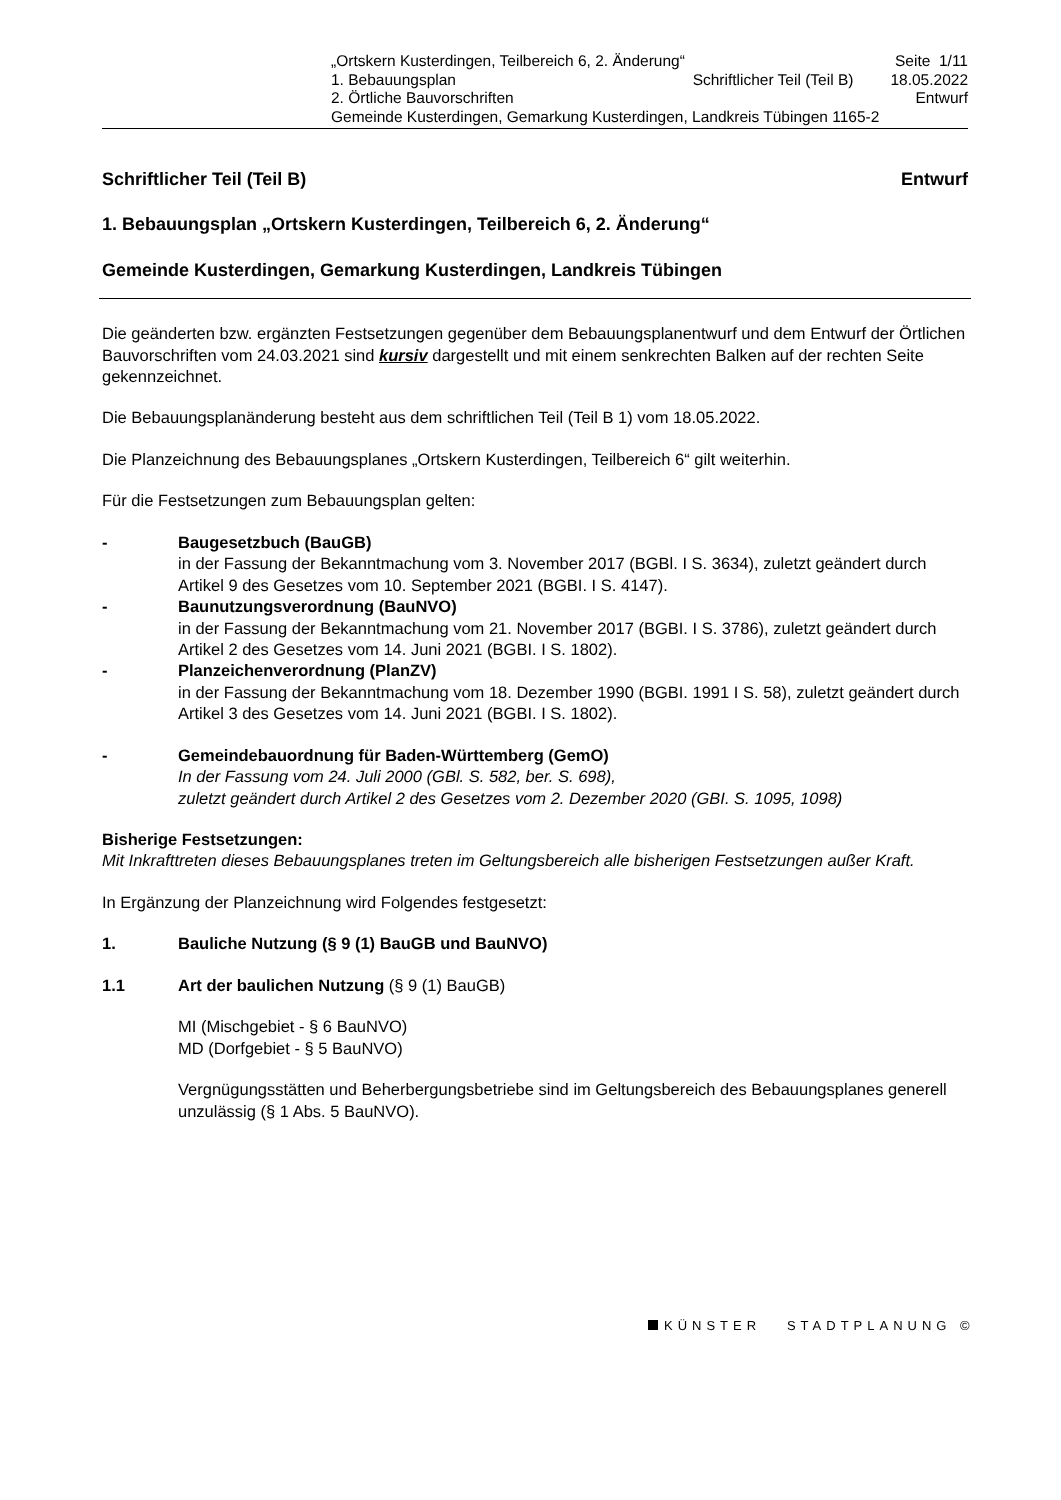| „Ortskern Kusterdingen, Teilbereich 6, 2. Änderung“ | | Seite 1/11 |
| 1. Bebauungsplan | Schriftlicher Teil (Teil B) | 18.05.2022 |
| 2. Örtliche Bauvorschriften | | Entwurf |
| Gemeinde Kusterdingen, Gemarkung Kusterdingen, Landkreis Tübingen 1165-2 | | |
Schriftlicher Teil (Teil B) Entwurf
1. Bebauungsplan „Ortskern Kusterdingen, Teilbereich 6, 2. Änderung“
Gemeinde Kusterdingen, Gemarkung Kusterdingen, Landkreis Tübingen
Die geänderten bzw. ergänzten Festsetzungen gegenüber dem Bebauungsplanentwurf und dem Entwurf der Örtlichen Bauvorschriften vom 24.03.2021 sind kursiv dargestellt und mit einem senkrechten Balken auf der rechten Seite gekennzeichnet.
Die Bebauungsplanänderung besteht aus dem schriftlichen Teil (Teil B 1) vom 18.05.2022.
Die Planzeichnung des Bebauungsplanes „Ortskern Kusterdingen, Teilbereich 6“ gilt weiterhin.
Für die Festsetzungen zum Bebauungsplan gelten:
- Baugesetzbuch (BauGB)
in der Fassung der Bekanntmachung vom 3. November 2017 (BGBl. I S. 3634), zuletzt geändert durch Artikel 9 des Gesetzes vom 10. September 2021 (BGBI. I S. 4147).
- Baunutzungsverordnung (BauNVO)
in der Fassung der Bekanntmachung vom 21. November 2017 (BGBI. I S. 3786), zuletzt geändert durch Artikel 2 des Gesetzes vom 14. Juni 2021 (BGBI. I S. 1802).
- Planzeichenverordnung (PlanZV)
in der Fassung der Bekanntmachung vom 18. Dezember 1990 (BGBI. 1991 I S. 58), zuletzt geändert durch Artikel 3 des Gesetzes vom 14. Juni 2021 (BGBI. I S. 1802).
- Gemeindebauordnung für Baden-Württemberg (GemO)
In der Fassung vom 24. Juli 2000 (GBl. S. 582, ber. S. 698),
zuletzt geändert durch Artikel 2 des Gesetzes vom 2. Dezember 2020 (GBI. S. 1095, 1098)
Bisherige Festsetzungen:
Mit Inkrafttreten dieses Bebauungsplanes treten im Geltungsbereich alle bisherigen Festsetzungen außer Kraft.
In Ergänzung der Planzeichnung wird Folgendes festgesetzt:
1. Bauliche Nutzung (§ 9 (1) BauGB und BauNVO)
1.1 Art der baulichen Nutzung (§ 9 (1) BauGB)
MI (Mischgebiet - § 6 BauNVO)
MD (Dorfgebiet - § 5 BauNVO)
Vergnügungsstätten und Beherbergungsbetriebe sind im Geltungsbereich des Bebauungsplanes generell unzulässig (§ 1 Abs. 5 BauNVO).
KÜNSTER STADTPLANUNG ©